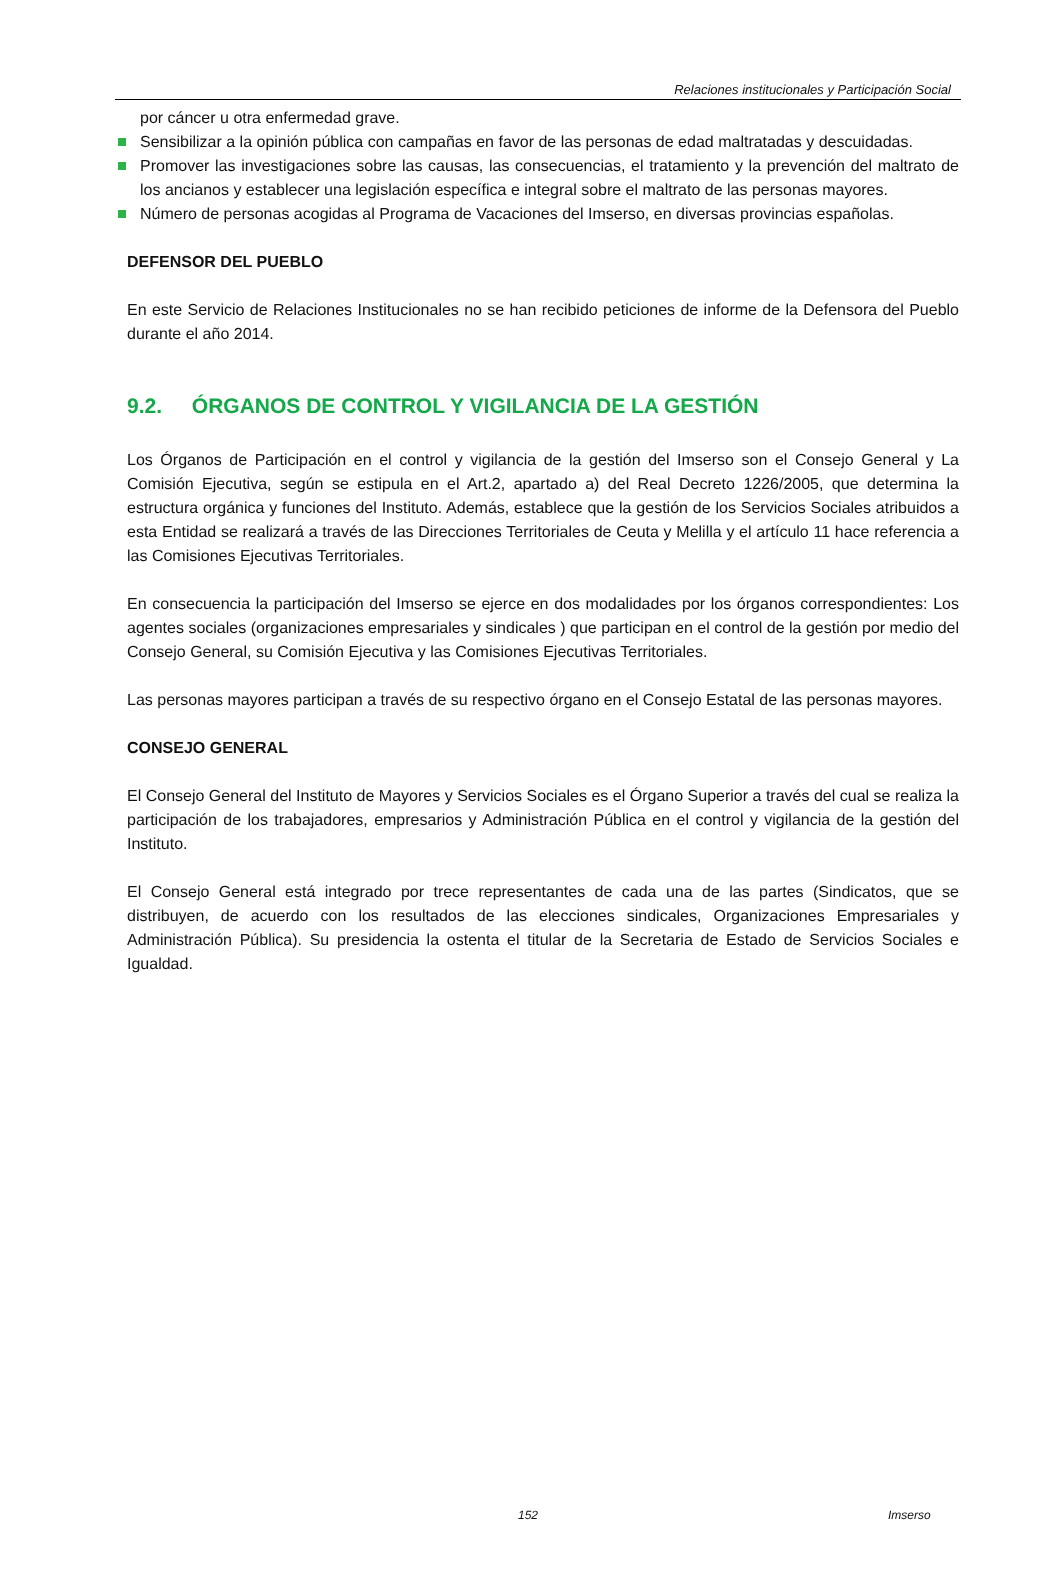Relaciones institucionales y Participación Social
por cáncer u otra enfermedad grave.
Sensibilizar a la opinión pública con campañas en favor de las personas de edad maltratadas y descuidadas.
Promover las investigaciones sobre las causas, las consecuencias, el tratamiento y la prevención del maltrato de los ancianos y establecer una legislación específica e integral sobre el maltrato de las personas mayores.
Número de personas acogidas al Programa de Vacaciones del Imserso, en diversas provincias españolas.
DEFENSOR DEL PUEBLO
En este Servicio de Relaciones Institucionales no se han recibido peticiones de informe de la Defensora del Pueblo durante el año 2014.
9.2. ÓRGANOS DE CONTROL Y VIGILANCIA DE LA GESTIÓN
Los Órganos de Participación en el control y vigilancia de la gestión del Imserso son el Consejo General y La Comisión Ejecutiva, según se estipula en el Art.2, apartado a) del Real Decreto 1226/2005, que determina la estructura orgánica y funciones del Instituto. Además, establece que la gestión de los Servicios Sociales atribuidos a esta Entidad se realizará a través de las Direcciones Territoriales de Ceuta y Melilla y el artículo 11 hace referencia a las Comisiones Ejecutivas Territoriales.
En consecuencia la participación del Imserso se ejerce en dos modalidades por los órganos correspondientes: Los agentes sociales (organizaciones empresariales y sindicales ) que participan en el control de la gestión por medio del Consejo General, su Comisión Ejecutiva y las Comisiones Ejecutivas Territoriales.
Las personas mayores participan a través de su respectivo órgano en el Consejo Estatal de las personas mayores.
CONSEJO GENERAL
El Consejo General del Instituto de Mayores y Servicios Sociales es el Órgano Superior a través del cual se realiza la participación de los trabajadores, empresarios y Administración Pública en el control y vigilancia de la gestión del Instituto.
El Consejo General está integrado por trece representantes de cada una de las partes (Sindicatos, que se distribuyen, de acuerdo con los resultados de las elecciones sindicales, Organizaciones Empresariales y Administración Pública). Su presidencia la ostenta el titular de la Secretaria de Estado de Servicios Sociales e Igualdad.
152 Imserso